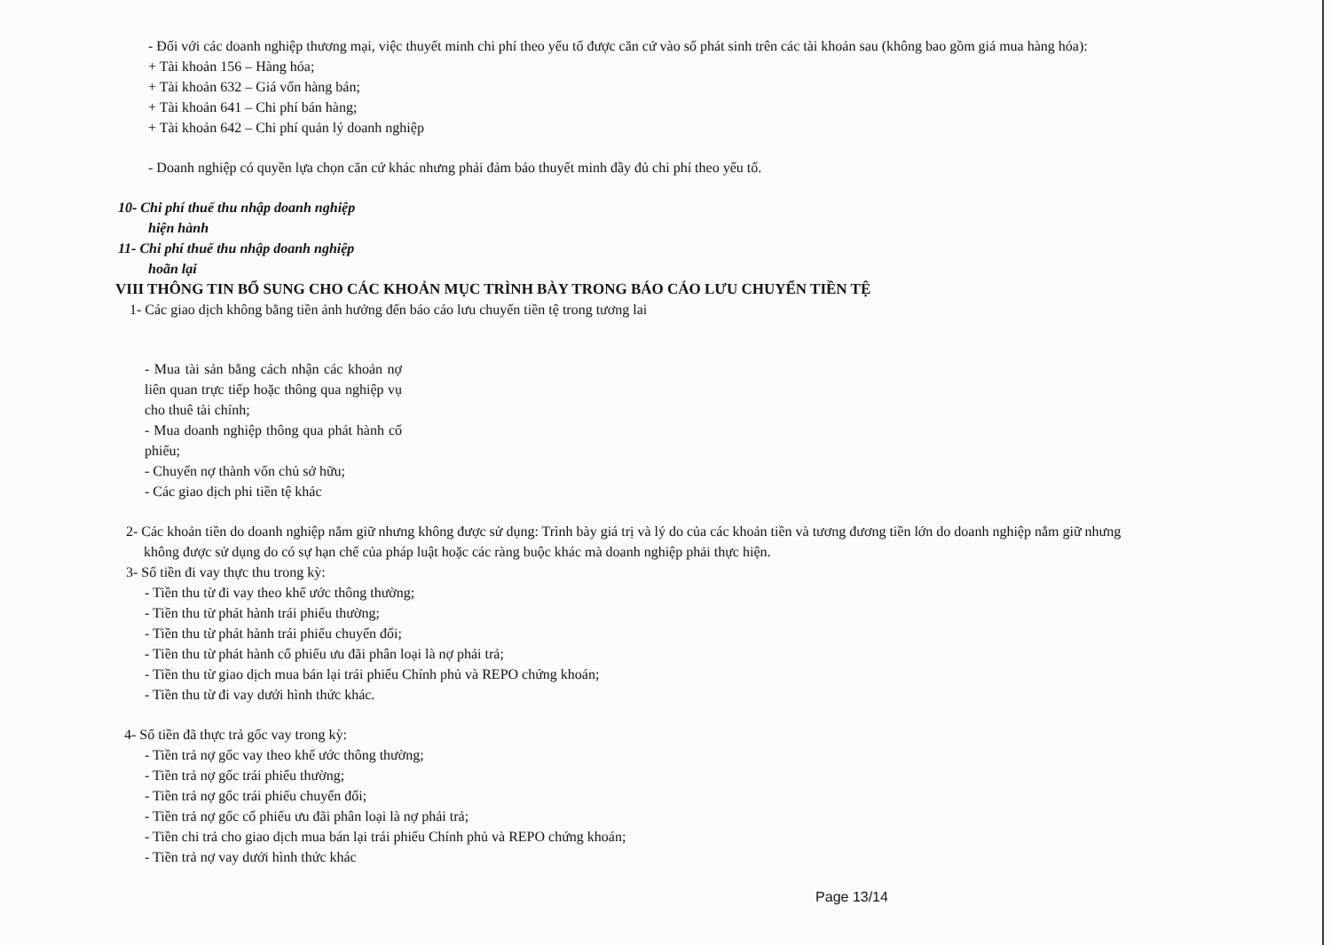- Đối với các doanh nghiệp thương mại, việc thuyết minh chi phí theo yếu tố được căn cứ vào số phát sinh trên các tài khoản sau (không bao gồm giá mua hàng hóa):
+ Tài khoản 156 – Hàng hóa;
+ Tài khoản 632 – Giá vốn hàng bán;
+ Tài khoản 641 – Chi phí bán hàng;
+ Tài khoản 642 – Chi phí quản lý doanh nghiệp
- Doanh nghiệp có quyền lựa chọn căn cứ khác nhưng phải đảm bảo thuyết minh đầy đủ chi phí theo yếu tố.
10- Chi phí thuế thu nhập doanh nghiệp
hiện hành
11- Chi phí thuế thu nhập doanh nghiệp
hoãn lại
VIII THÔNG TIN BỔ SUNG CHO CÁC KHOẢN MỤC TRÌNH BÀY TRONG BÁO CÁO LƯU CHUYỂN TIỀN TỆ
1- Các giao dịch không bằng tiền ảnh hưởng đến báo cáo lưu chuyển tiền tệ trong tương lai
- Mua tài sản bằng cách nhận các khoản nợ liên quan trực tiếp hoặc thông qua nghiệp vụ cho thuê tài chính;
- Mua doanh nghiệp thông qua phát hành cổ phiếu;
- Chuyển nợ thành vốn chủ sở hữu;
- Các giao dịch phi tiền tệ khác
2- Các khoản tiền do doanh nghiệp nắm giữ nhưng không được sử dụng: Trình bày giá trị và lý do của các khoản tiền và tương đương tiền lớn do doanh nghiệp nắm giữ nhưng
không được sử dụng do có sự hạn chế của pháp luật hoặc các ràng buộc khác mà doanh nghiệp phải thực hiện.
3- Số tiền đi vay thực thu trong kỳ:
- Tiền thu từ đi vay theo khế ước thông thường;
- Tiền thu từ phát hành trái phiếu thường;
- Tiền thu từ phát hành trái phiếu chuyển đổi;
- Tiền thu từ phát hành cổ phiếu ưu đãi phân loại là nợ phải trả;
- Tiền thu từ giao dịch mua bán lại trái phiếu Chính phủ và REPO chứng khoán;
- Tiền thu từ đi vay dưới hình thức khác.
4- Số tiền đã thực trả gốc vay trong kỳ:
- Tiền trả nợ gốc vay theo khế ước thông thường;
- Tiền trả nợ gốc trái phiếu thường;
- Tiền trả nợ gốc trái phiếu chuyển đổi;
- Tiền trả nợ gốc cổ phiếu ưu đãi phân loại là nợ phải trả;
- Tiền chi trả cho giao dịch mua bán lại trái phiếu Chính phủ và REPO chứng khoán;
- Tiền trả nợ vay dưới hình thức khác
Page 13/14